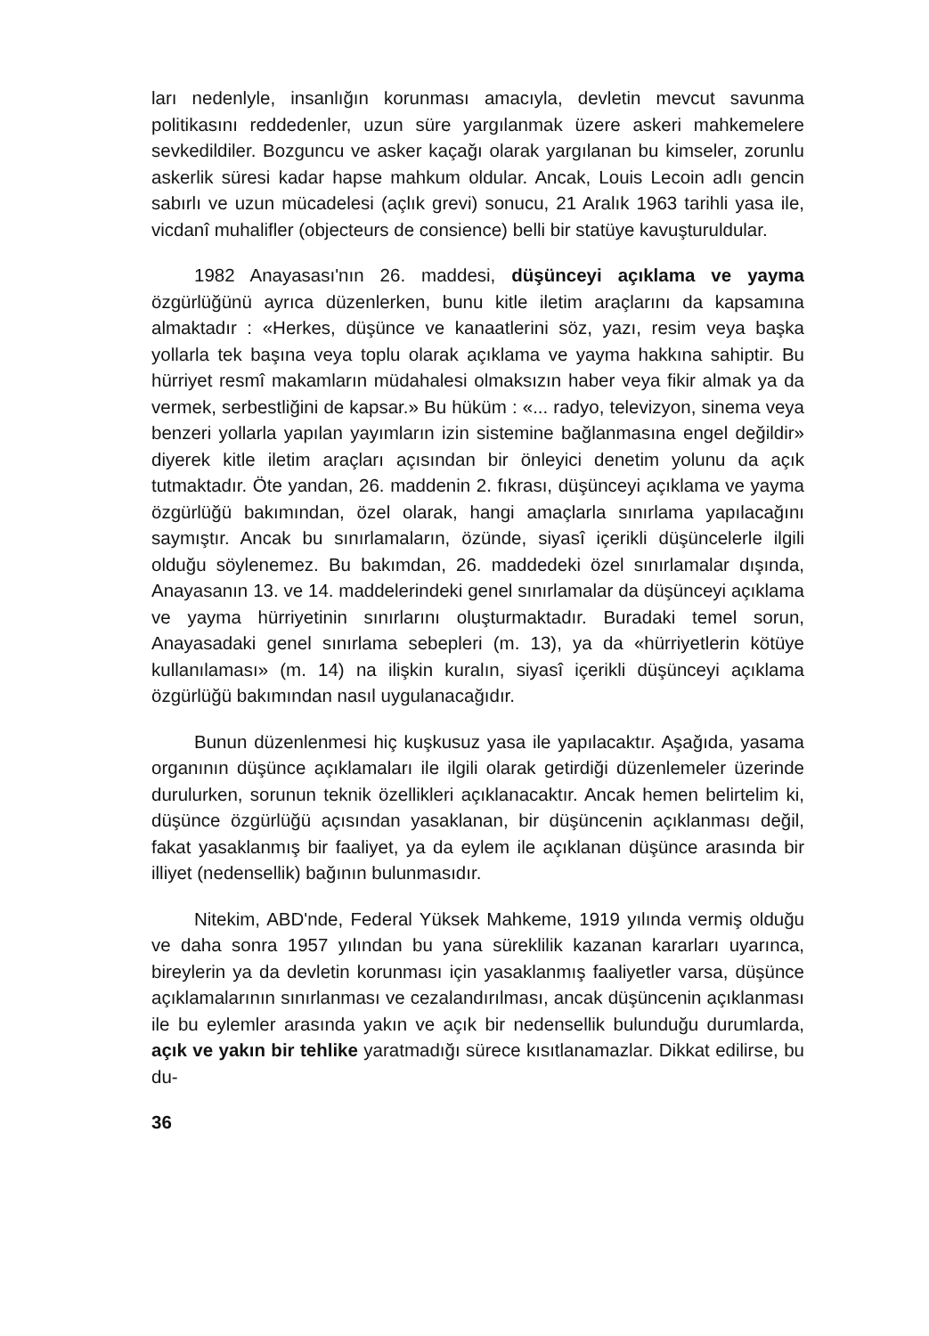ları nedenlyle, insanlığın korunması amacıyla, devletin mevcut savunma politikasını reddedenler, uzun süre yargılanmak üzere askeri mahkemelere sevkedildiler. Bozguncu ve asker kaçağı olarak yargılanan bu kimseler, zorunlu askerlik süresi kadar hapse mahkum oldular. Ancak, Louis Lecoin adlı gencin sabırlı ve uzun mücadelesi (açlık grevi) sonucu, 21 Aralık 1963 tarihli yasa ile, vicdanî muhalifler (objecteurs de consience) belli bir statüye kavuşturuldular.
1982 Anayasası'nın 26. maddesi, düşünceyi açıklama ve yayma özgürlüğünü ayrıca düzenlerken, bunu kitle iletim araçlarını da kapsamına almaktadır : «Herkes, düşünce ve kanaatlerini söz, yazı, resim veya başka yollarla tek başına veya toplu olarak açıklama ve yayma hakkına sahiptir. Bu hürriyet resmî makamların müdahalesi olmaksızın haber veya fikir almak ya da vermek, serbestliğini de kapsar.» Bu hüküm : «... radyo, televizyon, sinema veya benzeri yollarla yapılan yayımların izin sistemine bağlanmasına engel değildir» diyerek kitle iletim araçları açısından bir önleyici denetim yolunu da açık tutmaktadır. Öte yandan, 26. maddenin 2. fıkrası, düşünceyi açıklama ve yayma özgürlüğü bakımından, özel olarak, hangi amaçlarla sınırlama yapılacağını saymıştır. Ancak bu sınırlamaların, özünde, siyasî içerikli düşüncelerle ilgili olduğu söylenemez. Bu bakımdan, 26. maddedeki özel sınırlamalar dışında, Anayasanın 13. ve 14. maddelerindeki genel sınırlamalar da düşünceyi açıklama ve yayma hürriyetinin sınırlarını oluşturmaktadır. Buradaki temel sorun, Anayasadaki genel sınırlama sebepleri (m. 13), ya da «hürriyetlerin kötüye kullanılaması» (m. 14) na ilişkin kuralın, siyasî içerikli düşünceyi açıklama özgürlüğü bakımından nasıl uygulanacağıdır.
Bunun düzenlenmesi hiç kuşkusuz yasa ile yapılacaktır. Aşağıda, yasama organının düşünce açıklamaları ile ilgili olarak getirdiği düzenlemeler üzerinde durulurken, sorunun teknik özellikleri açıklanacaktır. Ancak hemen belirtelim ki, düşünce özgürlüğü açısından yasaklanan, bir düşüncenin açıklanması değil, fakat yasaklanmış bir faaliyet, ya da eylem ile açıklanan düşünce arasında bir illiyet (nedensellik) bağının bulunmasıdır.
Nitekim, ABD'nde, Federal Yüksek Mahkeme, 1919 yılında vermiş olduğu ve daha sonra 1957 yılından bu yana süreklilik kazanan kararları uyarınca, bireylerin ya da devletin korunması için yasaklanmış faaliyetler varsa, düşünce açıklamalarının sınırlanması ve cezalandırılması, ancak düşüncenin açıklanması ile bu eylemler arasında yakın ve açık bir nedensellik bulunduğu durumlarda, açık ve yakın bir tehlike yaratmadığı sürece kısıtlanamazlar. Dikkat edilirse, bu du-
36